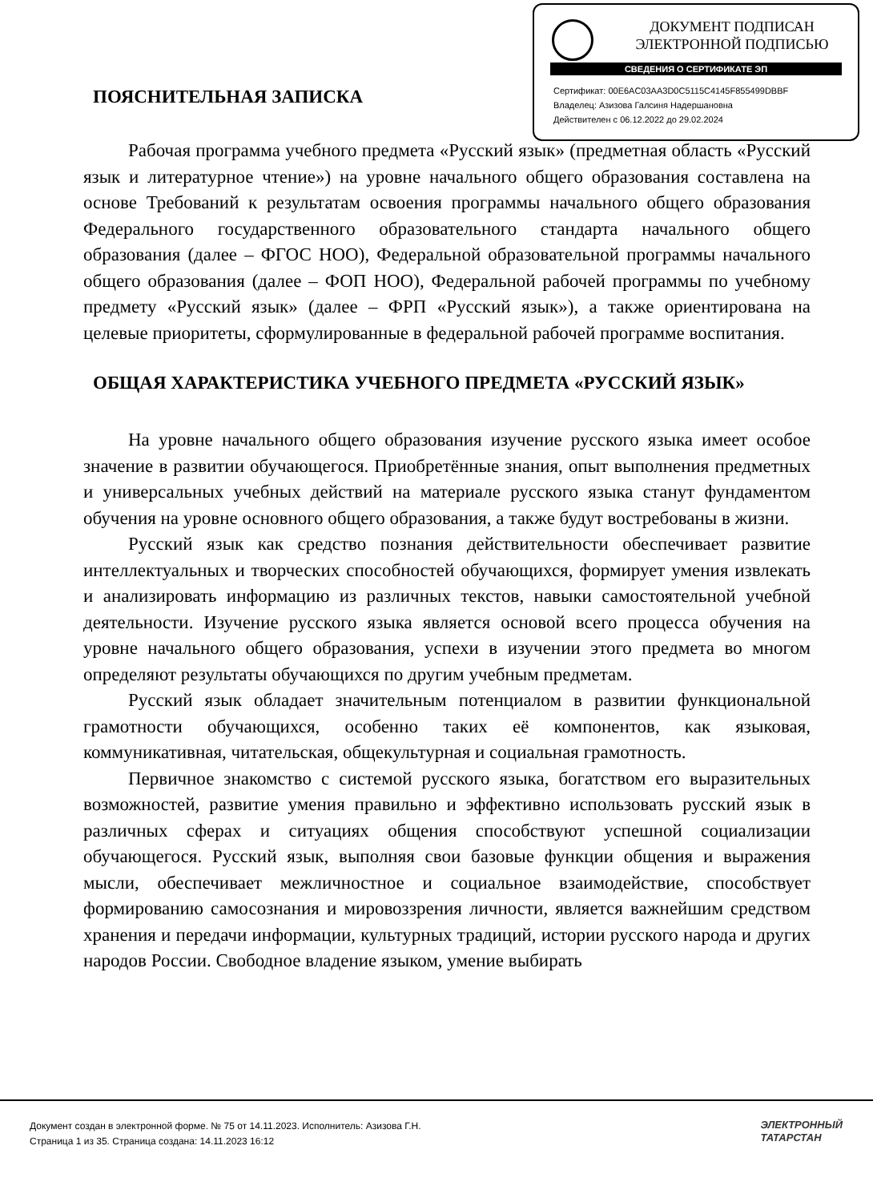ДОКУМЕНТ ПОДПИСАН
ЭЛЕКТРОННОЙ ПОДПИСЬЮ
СВЕДЕНИЯ О СЕРТИФИКАТЕ ЭП
Сертификат: 00E6AC03AA3D0C5115C4145F855499DBBF
Владелец: Азизова Галсиня Надершановна
Действителен с 06.12.2022 до 29.02.2024
ПОЯСНИТЕЛЬНАЯ ЗАПИСКА
Рабочая программа учебного предмета «Русский язык» (предметная область «Русский язык и литературное чтение») на уровне начального общего образования составлена на основе Требований к результатам освоения программы начального общего образования Федерального государственного образовательного стандарта начального общего образования (далее – ФГОС НОО), Федеральной образовательной программы начального общего образования (далее – ФОП НОО), Федеральной рабочей программы по учебному предмету «Русский язык» (далее – ФРП «Русский язык»), а также ориентирована на целевые приоритеты, сформулированные в федеральной рабочей программе воспитания.
ОБЩАЯ ХАРАКТЕРИСТИКА УЧЕБНОГО ПРЕДМЕТА «РУССКИЙ ЯЗЫК»
На уровне начального общего образования изучение русского языка имеет особое значение в развитии обучающегося. Приобретённые знания, опыт выполнения предметных и универсальных учебных действий на материале русского языка станут фундаментом обучения на уровне основного общего образования, а также будут востребованы в жизни.
Русский язык как средство познания действительности обеспечивает развитие интеллектуальных и творческих способностей обучающихся, формирует умения извлекать и анализировать информацию из различных текстов, навыки самостоятельной учебной деятельности. Изучение русского языка является основой всего процесса обучения на уровне начального общего образования, успехи в изучении этого предмета во многом определяют результаты обучающихся по другим учебным предметам.
Русский язык обладает значительным потенциалом в развитии функциональной грамотности обучающихся, особенно таких её компонентов, как языковая, коммуникативная, читательская, общекультурная и социальная грамотность.
Первичное знакомство с системой русского языка, богатством его выразительных возможностей, развитие умения правильно и эффективно использовать русский язык в различных сферах и ситуациях общения способствуют успешной социализации обучающегося. Русский язык, выполняя свои базовые функции общения и выражения мысли, обеспечивает межличностное и социальное взаимодействие, способствует формированию самосознания и мировоззрения личности, является важнейшим средством хранения и передачи информации, культурных традиций, истории русского народа и других народов России. Свободное владение языком, умение выбирать
Документ создан в электронной форме. № 75 от 14.11.2023. Исполнитель: Азизова Г.Н.
Страница 1 из 35. Страница создана: 14.11.2023 16:12
ЭЛЕКТРОННЫЙ
ТАТАРСТАН